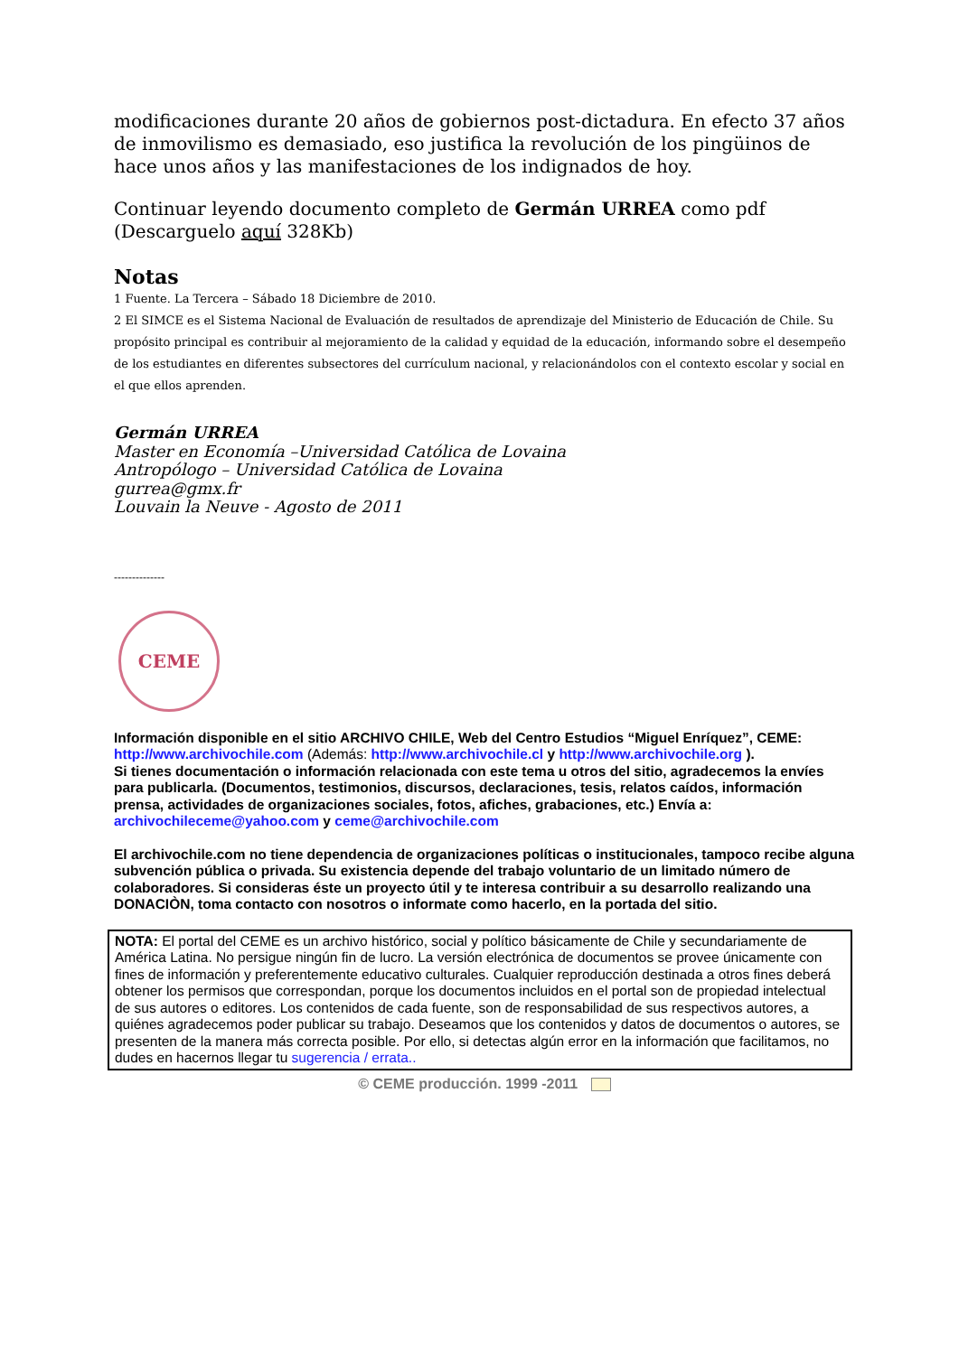modificaciones durante 20 años de gobiernos post-dictadura. En efecto 37 años de inmovilismo es demasiado, eso justifica la revolución de los pingüinos de hace unos años y las manifestaciones de los indignados de hoy.
Continuar leyendo documento completo de Germán URREA como pdf
(Descarguelo aquí 328Kb)
Notas
1 Fuente. La Tercera – Sábado 18 Diciembre de 2010.
2 El SIMCE es el Sistema Nacional de Evaluación de resultados de aprendizaje del Ministerio de Educación de Chile. Su propósito principal es contribuir al mejoramiento de la calidad y equidad de la educación, informando sobre el desempeño de los estudiantes en diferentes subsectores del currículum nacional, y relacionándolos con el contexto escolar y social en el que ellos aprenden.
Germán URREA
Master en Economía –Universidad Católica de Lovaina
Antropólogo – Universidad Católica de Lovaina
gurrea@gmx.fr
Louvain la Neuve - Agosto de 2011
--------------
CEME
Información disponible en el sitio ARCHIVO CHILE, Web del Centro Estudios “Miguel Enríquez”, CEME: http://www.archivochile.com (Además: http://www.archivochile.cl y http://www.archivochile.org ).
Si tienes documentación o información relacionada con este tema u otros del sitio, agradecemos la envíes para publicarla. (Documentos, testimonios, discursos, declaraciones, tesis, relatos caídos, información prensa, actividades de organizaciones sociales, fotos, afiches, grabaciones, etc.) Envía a: archivochileceme@yahoo.com y ceme@archivochile.com
El archivochile.com no tiene dependencia de organizaciones políticas o institucionales, tampoco recibe alguna subvención pública o privada. Su existencia depende del trabajo voluntario de un limitado número de colaboradores. Si consideras éste un proyecto útil y te interesa contribuir a su desarrollo realizando una DONACIÒN, toma contacto con nosotros o informate como hacerlo, en la portada del sitio.
NOTA: El portal del CEME es un archivo histórico, social y político básicamente de Chile y secundariamente de América Latina. No persigue ningún fin de lucro. La versión electrónica de documentos se provee únicamente con fines de información y preferentemente educativo culturales. Cualquier reproducción destinada a otros fines deberá obtener los permisos que correspondan, porque los documentos incluidos en el portal son de propiedad intelectual de sus autores o editores. Los contenidos de cada fuente, son de responsabilidad de sus respectivos autores, a quiénes agradecemos poder publicar su trabajo. Deseamos que los contenidos y datos de documentos o autores, se presenten de la manera más correcta posible. Por ello, si detectas algún error en la información que facilitamos, no dudes en hacernos llegar tu sugerencia / errata..
© CEME producción. 1999 -2011